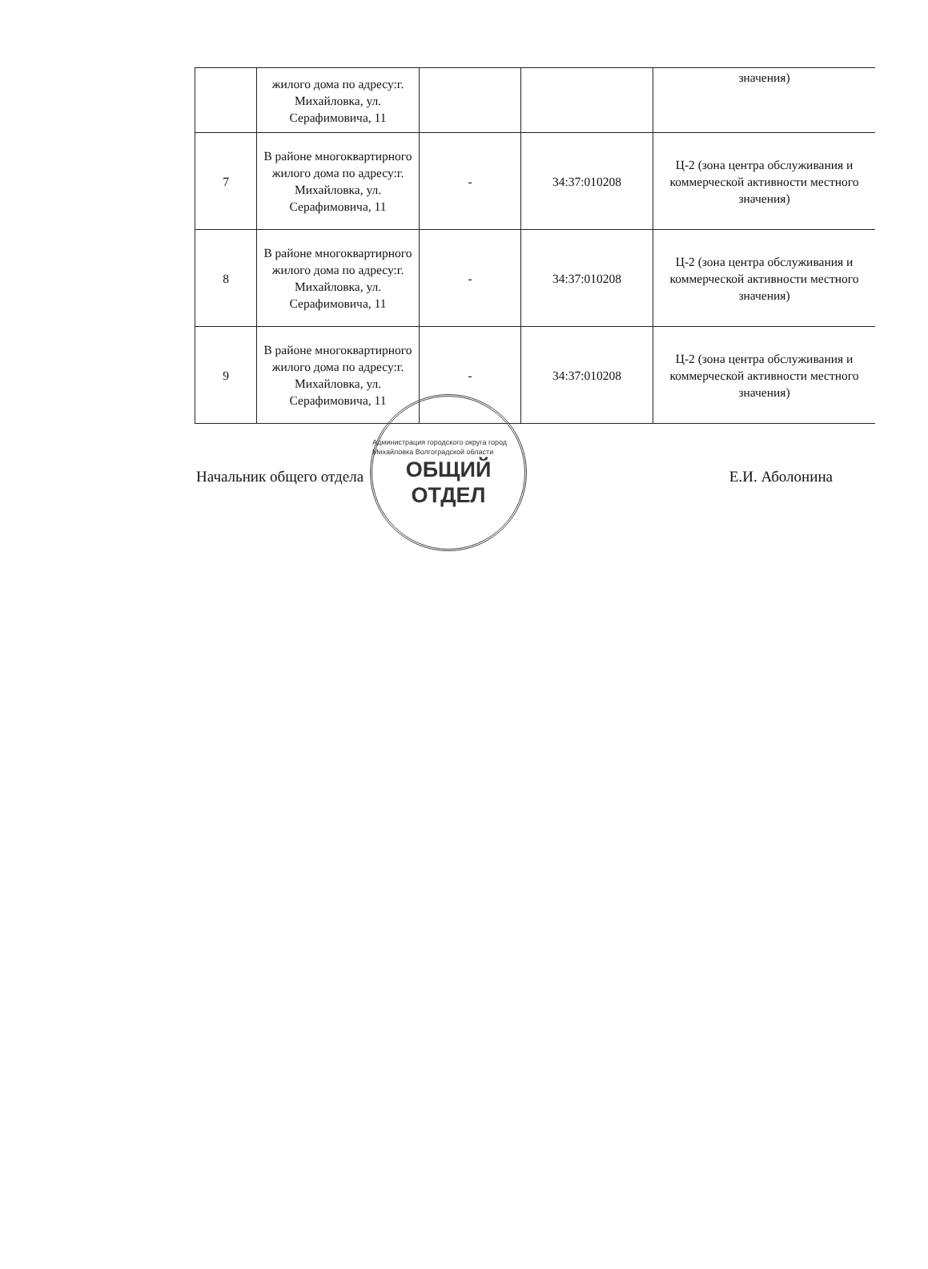| | жилого дома по адресу:г. Михайловка, ул. Серафимовича, 11 | | | значения) |
| 7 | В районе многоквартирного жилого дома по адресу:г. Михайловка, ул. Серафимовича, 11 | - | 34:37:010208 | Ц-2 (зона центра обслуживания и коммерческой активности местного значения) |
| 8 | В районе многоквартирного жилого дома по адресу:г. Михайловка, ул. Серафимовича, 11 | - | 34:37:010208 | Ц-2 (зона центра обслуживания и коммерческой активности местного значения) |
| 9 | В районе многоквартирного жилого дома по адресу:г. Михайловка, ул. Серафимовича, 11 | - | 34:37:010208 | Ц-2 (зона центра обслуживания и коммерческой активности местного значения) |
Начальник общего отдела Е.И. Аболонина
Администрация городского округа город Михайловка Волгоградской области
ОБЩИЙ
ОТДЕЛ